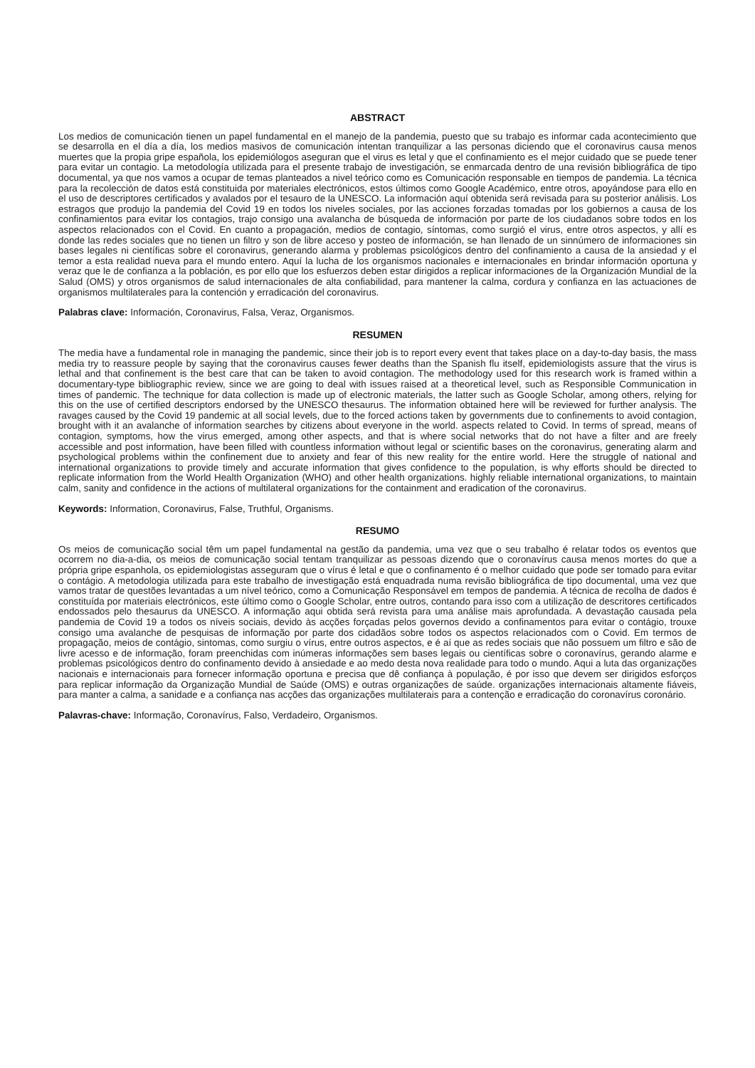ABSTRACT
Los medios de comunicación tienen un papel fundamental en el manejo de la pandemia, puesto que su trabajo es informar cada acontecimiento que se desarrolla en el día a día, los medios masivos de comunicación intentan tranquilizar a las personas diciendo que el coronavirus causa menos muertes que la propia gripe española, los epidemiólogos aseguran que el virus es letal y que el confinamiento es el mejor cuidado que se puede tener para evitar un contagio. La metodología utilizada para el presente trabajo de investigación, se enmarcada dentro de una revisión bibliográfica de tipo documental, ya que nos vamos a ocupar de temas planteados a nivel teórico como es Comunicación responsable en tiempos de pandemia. La técnica para la recolección de datos está constituida por materiales electrónicos, estos últimos como Google Académico, entre otros, apoyándose para ello en el uso de descriptores certificados y avalados por el tesauro de la UNESCO. La información aquí obtenida será revisada para su posterior análisis. Los estragos que produjo la pandemia del Covid 19 en todos los niveles sociales, por las acciones forzadas tomadas por los gobiernos a causa de los confinamientos para evitar los contagios, trajo consigo una avalancha de búsqueda de información por parte de los ciudadanos sobre todos en los aspectos relacionados con el Covid. En cuanto a propagación, medios de contagio, síntomas, como surgió el virus, entre otros aspectos, y allí es donde las redes sociales que no tienen un filtro y son de libre acceso y posteo de información, se han llenado de un sinnúmero de informaciones sin bases legales ni científicas sobre el coronavirus, generando alarma y problemas psicológicos dentro del confinamiento a causa de la ansiedad y el temor a esta realidad nueva para el mundo entero. Aquí la lucha de los organismos nacionales e internacionales en brindar información oportuna y veraz que le de confianza a la población, es por ello que los esfuerzos deben estar dirigidos a replicar informaciones de la Organización Mundial de la Salud (OMS) y otros organismos de salud internacionales de alta confiabilidad, para mantener la calma, cordura y confianza en las actuaciones de organismos multilaterales para la contención y erradicación del coronavirus.
Palabras clave: Información, Coronavirus, Falsa, Veraz, Organismos.
RESUMEN
The media have a fundamental role in managing the pandemic, since their job is to report every event that takes place on a day-to-day basis, the mass media try to reassure people by saying that the coronavirus causes fewer deaths than the Spanish flu itself, epidemiologists assure that the virus is lethal and that confinement is the best care that can be taken to avoid contagion. The methodology used for this research work is framed within a documentary-type bibliographic review, since we are going to deal with issues raised at a theoretical level, such as Responsible Communication in times of pandemic. The technique for data collection is made up of electronic materials, the latter such as Google Scholar, among others, relying for this on the use of certified descriptors endorsed by the UNESCO thesaurus. The information obtained here will be reviewed for further analysis. The ravages caused by the Covid 19 pandemic at all social levels, due to the forced actions taken by governments due to confinements to avoid contagion, brought with it an avalanche of information searches by citizens about everyone in the world. aspects related to Covid. In terms of spread, means of contagion, symptoms, how the virus emerged, among other aspects, and that is where social networks that do not have a filter and are freely accessible and post information, have been filled with countless information without legal or scientific bases on the coronavirus, generating alarm and psychological problems within the confinement due to anxiety and fear of this new reality for the entire world. Here the struggle of national and international organizations to provide timely and accurate information that gives confidence to the population, is why efforts should be directed to replicate information from the World Health Organization (WHO) and other health organizations. highly reliable international organizations, to maintain calm, sanity and confidence in the actions of multilateral organizations for the containment and eradication of the coronavirus.
Keywords: Information, Coronavirus, False, Truthful, Organisms.
RESUMO
Os meios de comunicação social têm um papel fundamental na gestão da pandemia, uma vez que o seu trabalho é relatar todos os eventos que ocorrem no dia-a-dia, os meios de comunicação social tentam tranquilizar as pessoas dizendo que o coronavírus causa menos mortes do que a própria gripe espanhola, os epidemiologistas asseguram que o vírus é letal e que o confinamento é o melhor cuidado que pode ser tomado para evitar o contágio. A metodologia utilizada para este trabalho de investigação está enquadrada numa revisão bibliográfica de tipo documental, uma vez que vamos tratar de questões levantadas a um nível teórico, como a Comunicação Responsável em tempos de pandemia. A técnica de recolha de dados é constituída por materiais electrónicos, este último como o Google Scholar, entre outros, contando para isso com a utilização de descritores certificados endossados pelo thesaurus da UNESCO. A informação aqui obtida será revista para uma análise mais aprofundada. A devastação causada pela pandemia de Covid 19 a todos os níveis sociais, devido às acções forçadas pelos governos devido a confinamentos para evitar o contágio, trouxe consigo uma avalanche de pesquisas de informação por parte dos cidadãos sobre todos os aspectos relacionados com o Covid. Em termos de propagação, meios de contágio, sintomas, como surgiu o vírus, entre outros aspectos, e é aí que as redes sociais que não possuem um filtro e são de livre acesso e de informação, foram preenchidas com inúmeras informações sem bases legais ou científicas sobre o coronavírus, gerando alarme e problemas psicológicos dentro do confinamento devido à ansiedade e ao medo desta nova realidade para todo o mundo. Aqui a luta das organizações nacionais e internacionais para fornecer informação oportuna e precisa que dê confiança à população, é por isso que devem ser dirigidos esforços para replicar informação da Organização Mundial de Saúde (OMS) e outras organizações de saúde. organizações internacionais altamente fiáveis, para manter a calma, a sanidade e a confiança nas acções das organizações multilaterais para a contenção e erradicação do coronavírus coronário.
Palavras-chave: Informação, Coronavírus, Falso, Verdadeiro, Organismos.